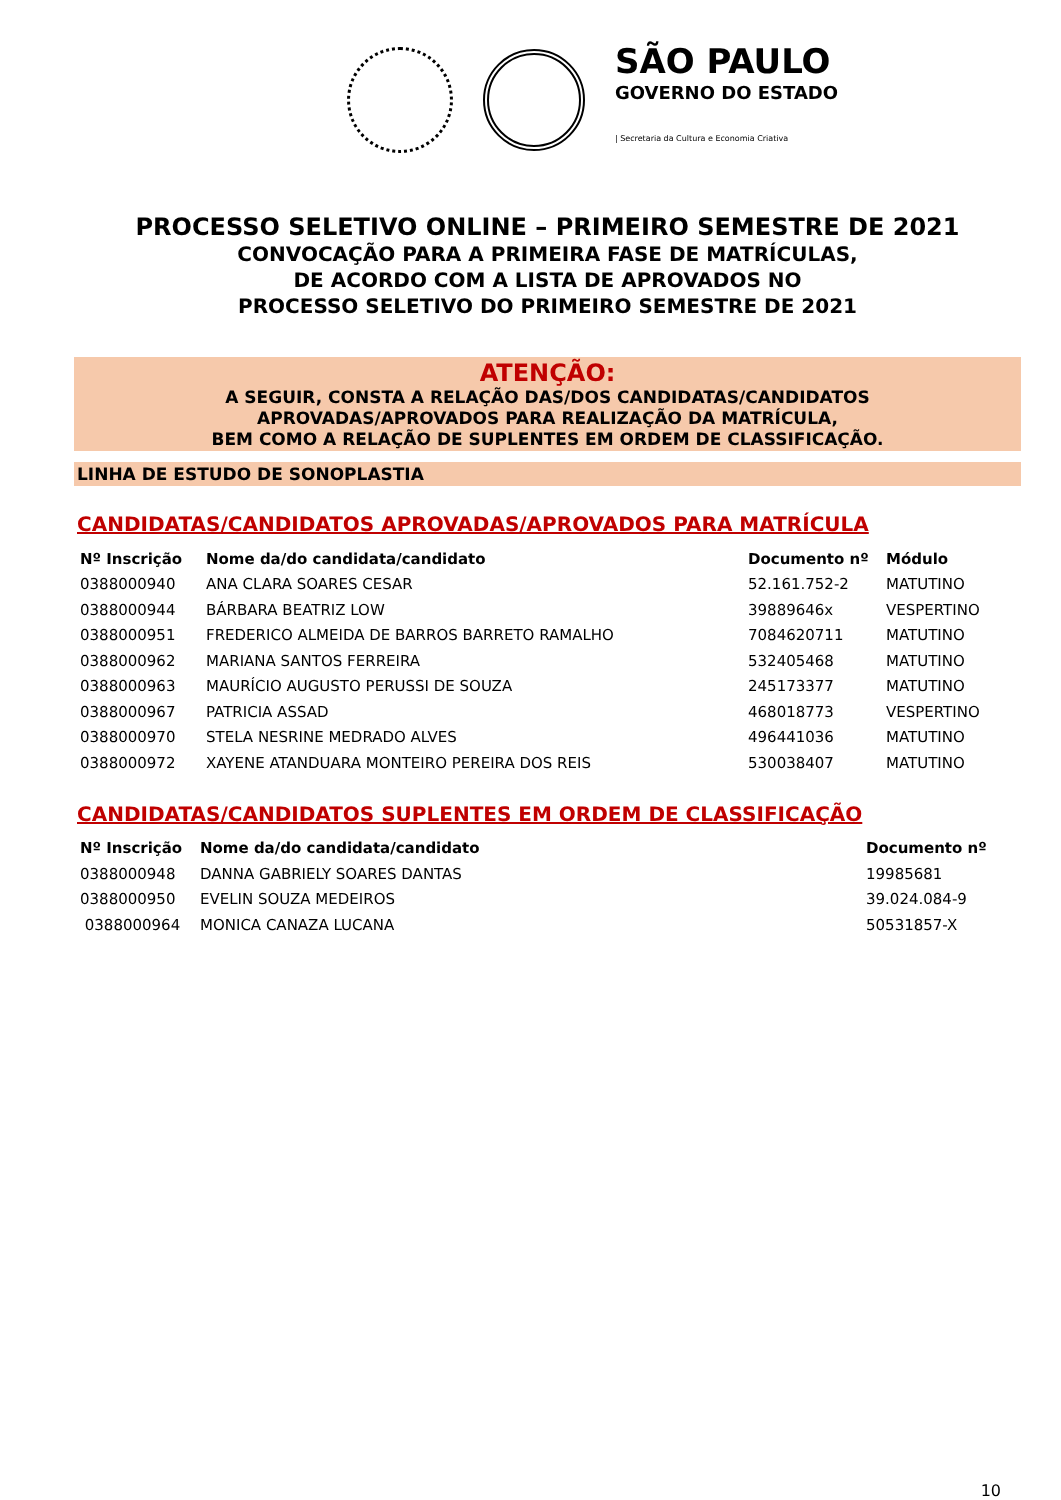SÃO PAULO
GOVERNO DO ESTADO
| Secretaria da Cultura e Economia Criativa
PROCESSO SELETIVO ONLINE – PRIMEIRO SEMESTRE DE 2021
CONVOCAÇÃO PARA A PRIMEIRA FASE DE MATRÍCULAS,
DE ACORDO COM A LISTA DE APROVADOS NO
PROCESSO SELETIVO DO PRIMEIRO SEMESTRE DE 2021
ATENÇÃO:
A SEGUIR, CONSTA A RELAÇÃO DAS/DOS CANDIDATAS/CANDIDATOS
APROVADAS/APROVADOS PARA REALIZAÇÃO DA MATRÍCULA,
BEM COMO A RELAÇÃO DE SUPLENTES EM ORDEM DE CLASSIFICAÇÃO.
LINHA DE ESTUDO DE SONOPLASTIA
CANDIDATAS/CANDIDATOS APROVADAS/APROVADOS PARA MATRÍCULA
| Nº Inscrição | Nome da/do candidata/candidato | Documento nº | Módulo |
| --- | --- | --- | --- |
| 0388000940 | ANA CLARA SOARES CESAR | 52.161.752-2 | MATUTINO |
| 0388000944 | BÁRBARA BEATRIZ LOW | 39889646x | VESPERTINO |
| 0388000951 | FREDERICO ALMEIDA DE BARROS BARRETO RAMALHO | 7084620711 | MATUTINO |
| 0388000962 | MARIANA SANTOS FERREIRA | 532405468 | MATUTINO |
| 0388000963 | MAURÍCIO AUGUSTO PERUSSI DE SOUZA | 245173377 | MATUTINO |
| 0388000967 | PATRICIA ASSAD | 468018773 | VESPERTINO |
| 0388000970 | STELA NESRINE MEDRADO ALVES | 496441036 | MATUTINO |
| 0388000972 | XAYENE ATANDUARA MONTEIRO PEREIRA DOS REIS | 530038407 | MATUTINO |
CANDIDATAS/CANDIDATOS SUPLENTES EM ORDEM DE CLASSIFICAÇÃO
| Nº Inscrição | Nome da/do candidata/candidato | Documento nº |
| --- | --- | --- |
| 0388000948 | DANNA GABRIELY SOARES DANTAS | 19985681 |
| 0388000950 | EVELIN SOUZA MEDEIROS | 39.024.084-9 |
| 0388000964 | MONICA CANAZA LUCANA | 50531857-X |
10